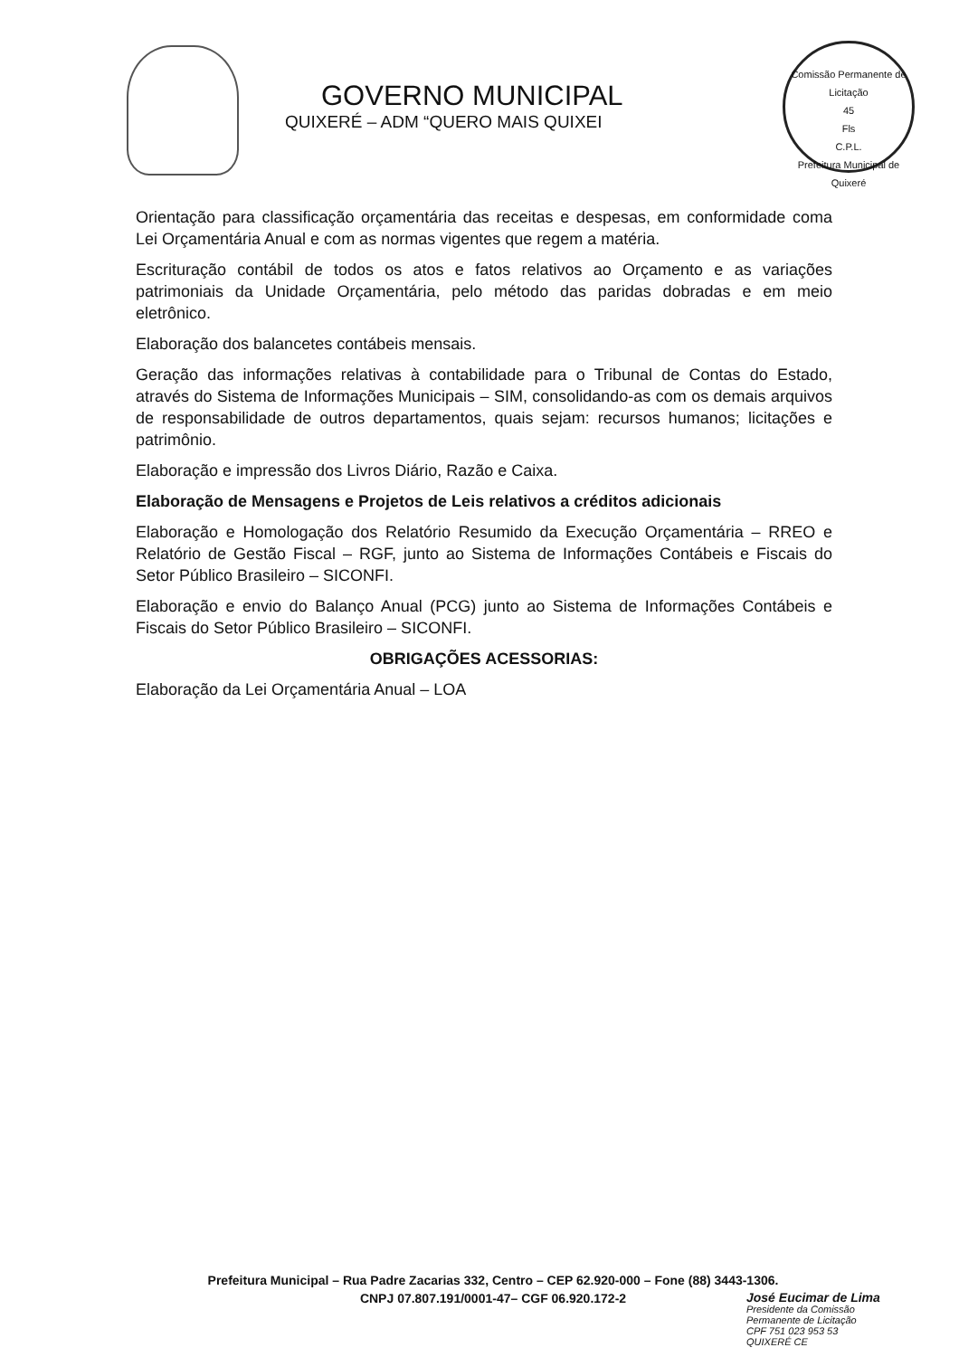GOVERNO MUNICIPAL
QUIXERÉ – ADM “QUERO MAIS QUIXEI
Comissão Permanente de Licitação
45
Fls
C.P.L.
Prefeitura Municipal de Quixeré
Orientação para classificação orçamentária das receitas e despesas, em conformidade coma Lei Orçamentária Anual e com as normas vigentes que regem a matéria.
Escrituração contábil de todos os atos e fatos relativos ao Orçamento e as variações patrimoniais da Unidade Orçamentária, pelo método das paridas dobradas e em meio eletrônico.
Elaboração dos balancetes contábeis mensais.
Geração das informações relativas à contabilidade para o Tribunal de Contas do Estado, através do Sistema de Informações Municipais – SIM, consolidando-as com os demais arquivos de responsabilidade de outros departamentos, quais sejam: recursos humanos; licitações e patrimônio.
Elaboração e impressão dos Livros Diário, Razão e Caixa.
Elaboração de Mensagens e Projetos de Leis relativos a créditos adicionais
Elaboração e Homologação dos Relatório Resumido da Execução Orçamentária – RREO e Relatório de Gestão Fiscal – RGF, junto ao Sistema de Informações Contábeis e Fiscais do Setor Público Brasileiro – SICONFI.
Elaboração e envio do Balanço Anual (PCG) junto ao Sistema de Informações Contábeis e Fiscais do Setor Público Brasileiro – SICONFI.
OBRIGAÇÕES ACESSORIAS:
Elaboração da Lei Orçamentária Anual – LOA
Prefeitura Municipal – Rua Padre Zacarias 332, Centro – CEP 62.920-000 – Fone (88) 3443-1306.
CNPJ 07.807.191/0001-47– CGF 06.920.172-2
José Eucimar de Lima
Presidente da Comissão
Permanente de Licitação
CPF 751 023 953 53
QUIXERÉ CE